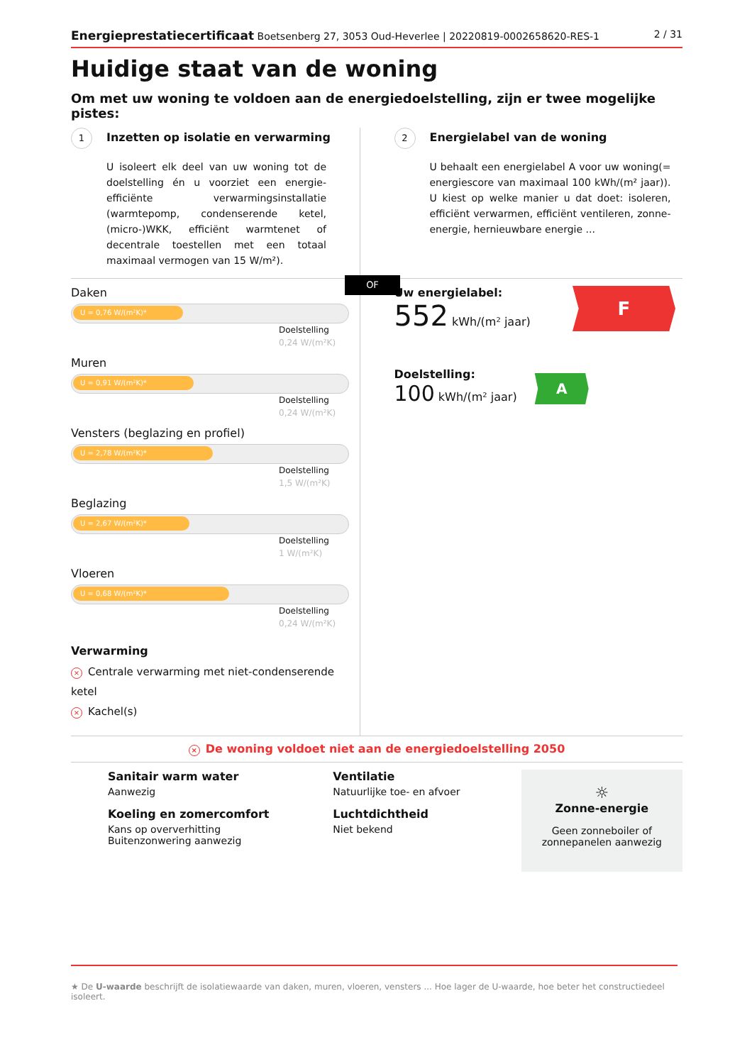Energieprestatiecertificaat Boetsenberg 27, 3053 Oud-Heverlee | 20220819-0002658620-RES-1
2 / 31
Huidige staat van de woning
Om met uw woning te voldoen aan de energiedoelstelling, zijn er twee mogelijke pistes:
1 Inzetten op isolatie en verwarming
U isoleert elk deel van uw woning tot de doelstelling én u voorziet een energie-efficiënte verwarmingsinstallatie (warmtepomp, condenserende ketel, (micro-)WKK, efficiënt warmtenet of decentrale toestellen met een totaal maximaal vermogen van 15 W/m²).
2 Energielabel van de woning
U behaalt een energielabel A voor uw woning(= energiescore van maximaal 100 kWh/(m² jaar)). U kiest op welke manier u dat doet: isoleren, efficiënt verwarmen, efficiënt ventileren, zonne-energie, hernieuwbare energie ...
OF
Daken
U = 0,76 W/(m²K)*
Doelstelling
0,24 W/(m²K)
Muren
U = 0,91 W/(m²K)*
Doelstelling
0,24 W/(m²K)
Vensters (beglazing en profiel)
U = 2,78 W/(m²K)*
Doelstelling
1,5 W/(m²K)
Beglazing
U = 2,67 W/(m²K)*
Doelstelling
1 W/(m²K)
Vloeren
U = 0,68 W/(m²K)*
Doelstelling
0,24 W/(m²K)
Verwarming
× Centrale verwarming met niet-condenserende ketel
× Kachel(s)
Uw energielabel:
552 kWh/(m² jaar)
F
Doelstelling:
100 kWh/(m² jaar)
A
× De woning voldoet niet aan de energiedoelstelling 2050
Sanitair warm water
Aanwezig
Koeling en zomercomfort
Kans op oververhitting
Buitenzonwering aanwezig
Ventilatie
Natuurlijke toe- en afvoer
Luchtdichtheid
Niet bekend
☼
Zonne-energie
Geen zonneboiler of zonnepanelen aanwezig
★ De U-waarde beschrijft de isolatiewaarde van daken, muren, vloeren, vensters ... Hoe lager de U-waarde, hoe beter het constructiedeel isoleert.